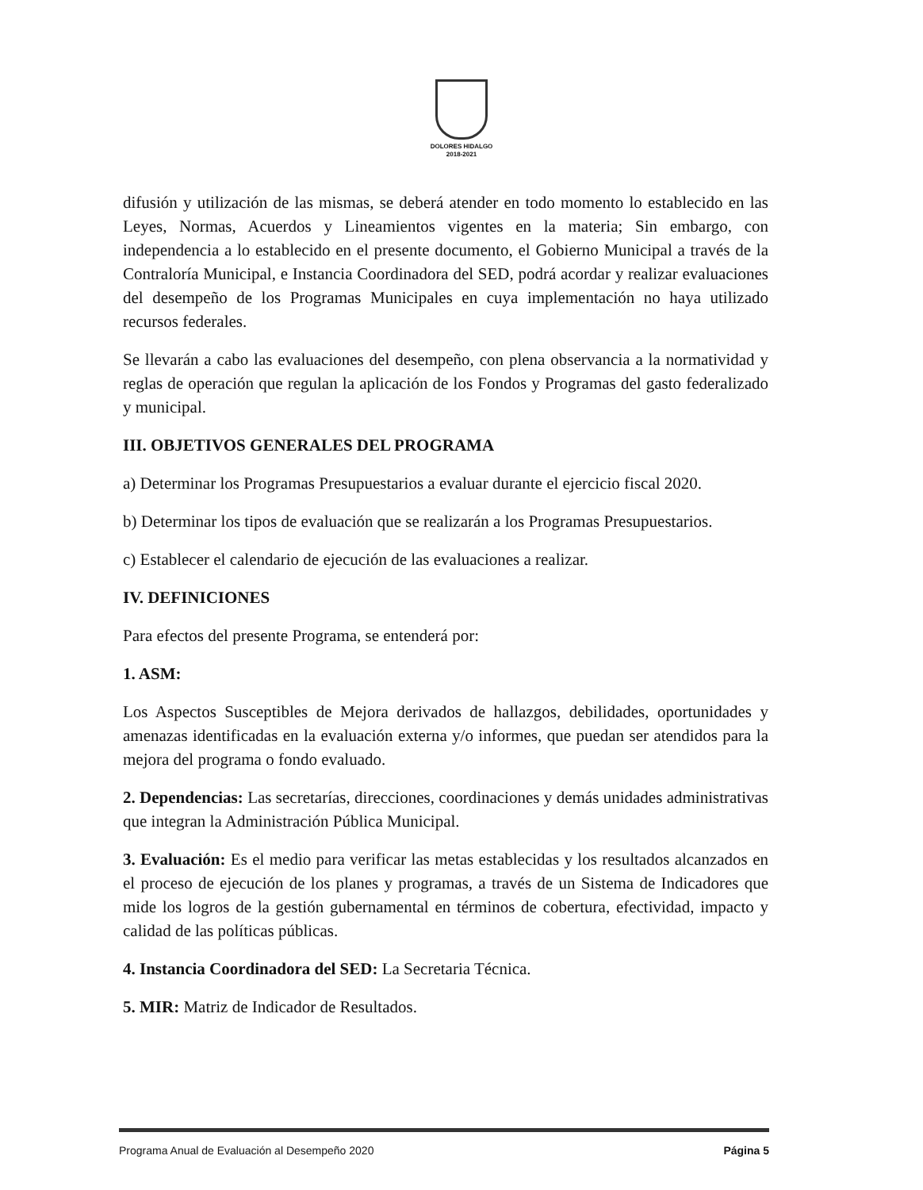DOLORES HIDALGO
2018-2021
difusión y utilización de las mismas, se deberá atender en todo momento lo establecido en las Leyes, Normas, Acuerdos y Lineamientos vigentes en la materia; Sin embargo, con independencia a lo establecido en el presente documento, el Gobierno Municipal a través de la Contraloría Municipal, e Instancia Coordinadora del SED, podrá acordar y realizar evaluaciones del desempeño de los Programas Municipales en cuya implementación no haya utilizado recursos federales.
Se llevarán a cabo las evaluaciones del desempeño, con plena observancia a la normatividad y reglas de operación que regulan la aplicación de los Fondos y Programas del gasto federalizado y municipal.
III. OBJETIVOS GENERALES DEL PROGRAMA
a) Determinar los Programas Presupuestarios a evaluar durante el ejercicio fiscal 2020.
b) Determinar los tipos de evaluación que se realizarán a los Programas Presupuestarios.
c) Establecer el calendario de ejecución de las evaluaciones a realizar.
IV. DEFINICIONES
Para efectos del presente Programa, se entenderá por:
1. ASM:
Los Aspectos Susceptibles de Mejora derivados de hallazgos, debilidades, oportunidades y amenazas identificadas en la evaluación externa y/o informes, que puedan ser atendidos para la mejora del programa o fondo evaluado.
2. Dependencias: Las secretarías, direcciones, coordinaciones y demás unidades administrativas que integran la Administración Pública Municipal.
3. Evaluación: Es el medio para verificar las metas establecidas y los resultados alcanzados en el proceso de ejecución de los planes y programas, a través de un Sistema de Indicadores que mide los logros de la gestión gubernamental en términos de cobertura, efectividad, impacto y calidad de las políticas públicas.
4. Instancia Coordinadora del SED: La Secretaria Técnica.
5. MIR: Matriz de Indicador de Resultados.
Programa Anual de Evaluación al Desempeño 2020 Página 5